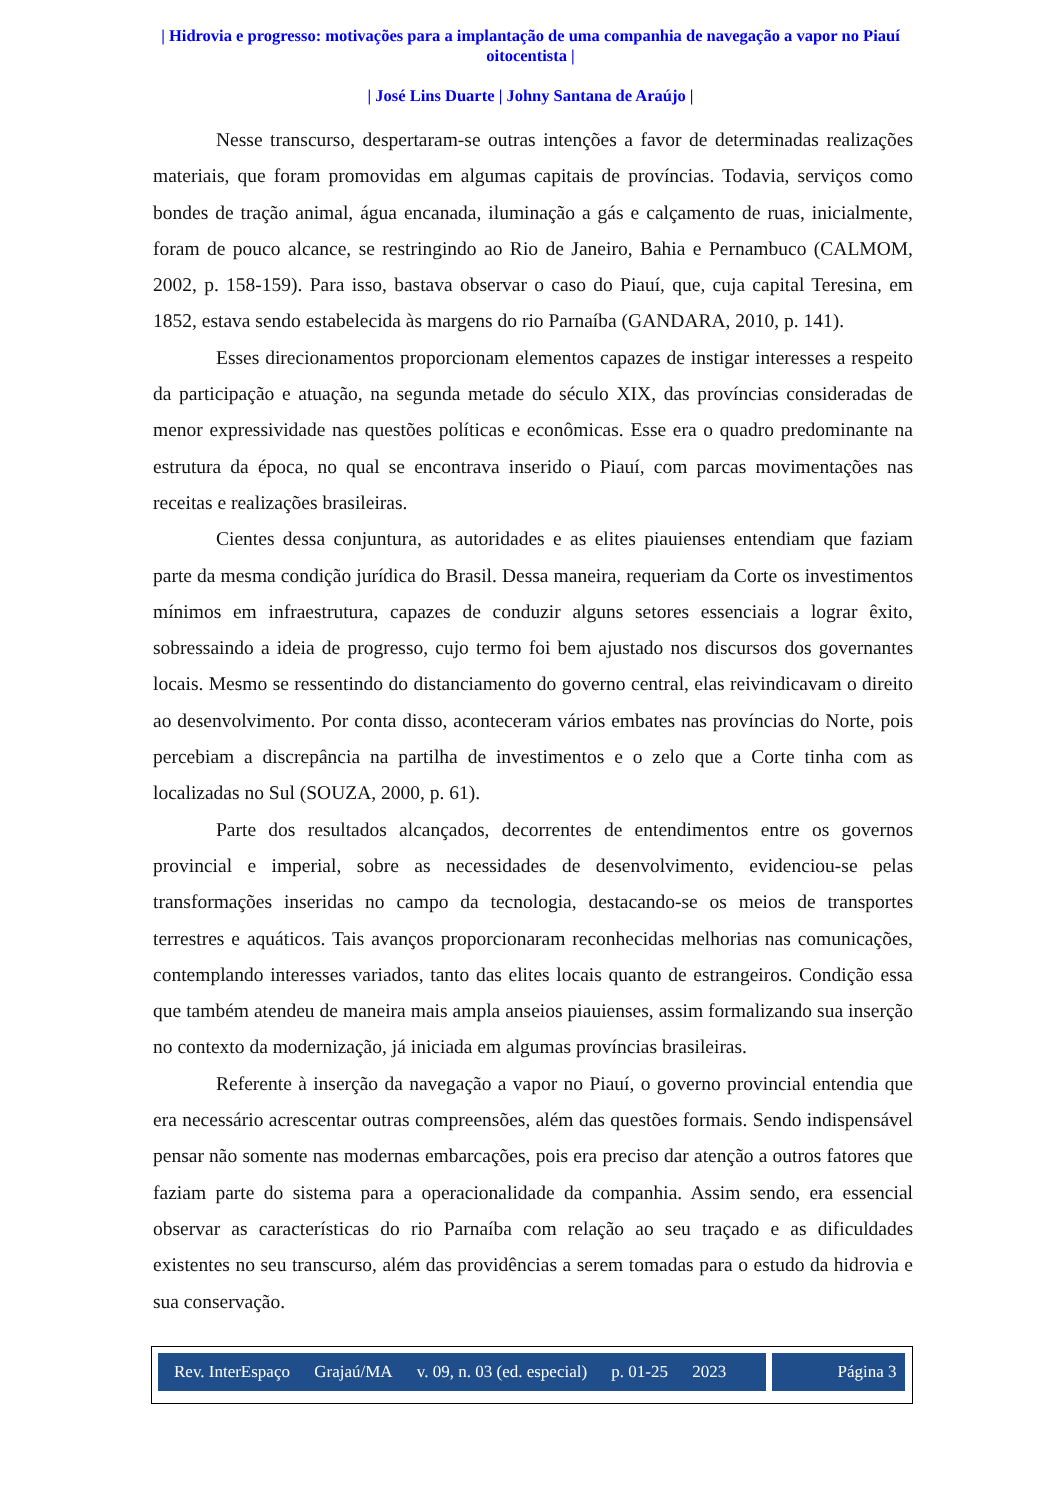| Hidrovia e progresso: motivações para a implantação de uma companhia de navegação a vapor no Piauí oitocentista |
| José Lins Duarte | Johny Santana de Araújo |
Nesse transcurso, despertaram-se outras intenções a favor de determinadas realizações materiais, que foram promovidas em algumas capitais de províncias. Todavia, serviços como bondes de tração animal, água encanada, iluminação a gás e calçamento de ruas, inicialmente, foram de pouco alcance, se restringindo ao Rio de Janeiro, Bahia e Pernambuco (CALMOM, 2002, p. 158-159). Para isso, bastava observar o caso do Piauí, que, cuja capital Teresina, em 1852, estava sendo estabelecida às margens do rio Parnaíba (GANDARA, 2010, p. 141).
Esses direcionamentos proporcionam elementos capazes de instigar interesses a respeito da participação e atuação, na segunda metade do século XIX, das províncias consideradas de menor expressividade nas questões políticas e econômicas. Esse era o quadro predominante na estrutura da época, no qual se encontrava inserido o Piauí, com parcas movimentações nas receitas e realizações brasileiras.
Cientes dessa conjuntura, as autoridades e as elites piauienses entendiam que faziam parte da mesma condição jurídica do Brasil. Dessa maneira, requeriam da Corte os investimentos mínimos em infraestrutura, capazes de conduzir alguns setores essenciais a lograr êxito, sobressaindo a ideia de progresso, cujo termo foi bem ajustado nos discursos dos governantes locais. Mesmo se ressentindo do distanciamento do governo central, elas reivindicavam o direito ao desenvolvimento. Por conta disso, aconteceram vários embates nas províncias do Norte, pois percebiam a discrepância na partilha de investimentos e o zelo que a Corte tinha com as localizadas no Sul (SOUZA, 2000, p. 61).
Parte dos resultados alcançados, decorrentes de entendimentos entre os governos provincial e imperial, sobre as necessidades de desenvolvimento, evidenciou-se pelas transformações inseridas no campo da tecnologia, destacando-se os meios de transportes terrestres e aquáticos. Tais avanços proporcionaram reconhecidas melhorias nas comunicações, contemplando interesses variados, tanto das elites locais quanto de estrangeiros. Condição essa que também atendeu de maneira mais ampla anseios piauienses, assim formalizando sua inserção no contexto da modernização, já iniciada em algumas províncias brasileiras.
Referente à inserção da navegação a vapor no Piauí, o governo provincial entendia que era necessário acrescentar outras compreensões, além das questões formais. Sendo indispensável pensar não somente nas modernas embarcações, pois era preciso dar atenção a outros fatores que faziam parte do sistema para a operacionalidade da companhia. Assim sendo, era essencial observar as características do rio Parnaíba com relação ao seu traçado e as dificuldades existentes no seu transcurso, além das providências a serem tomadas para o estudo da hidrovia e sua conservação.
Rev. InterEspaço Grajaú/MA v. 09, n. 03 (ed. especial) p. 01-25 2023
Página 3